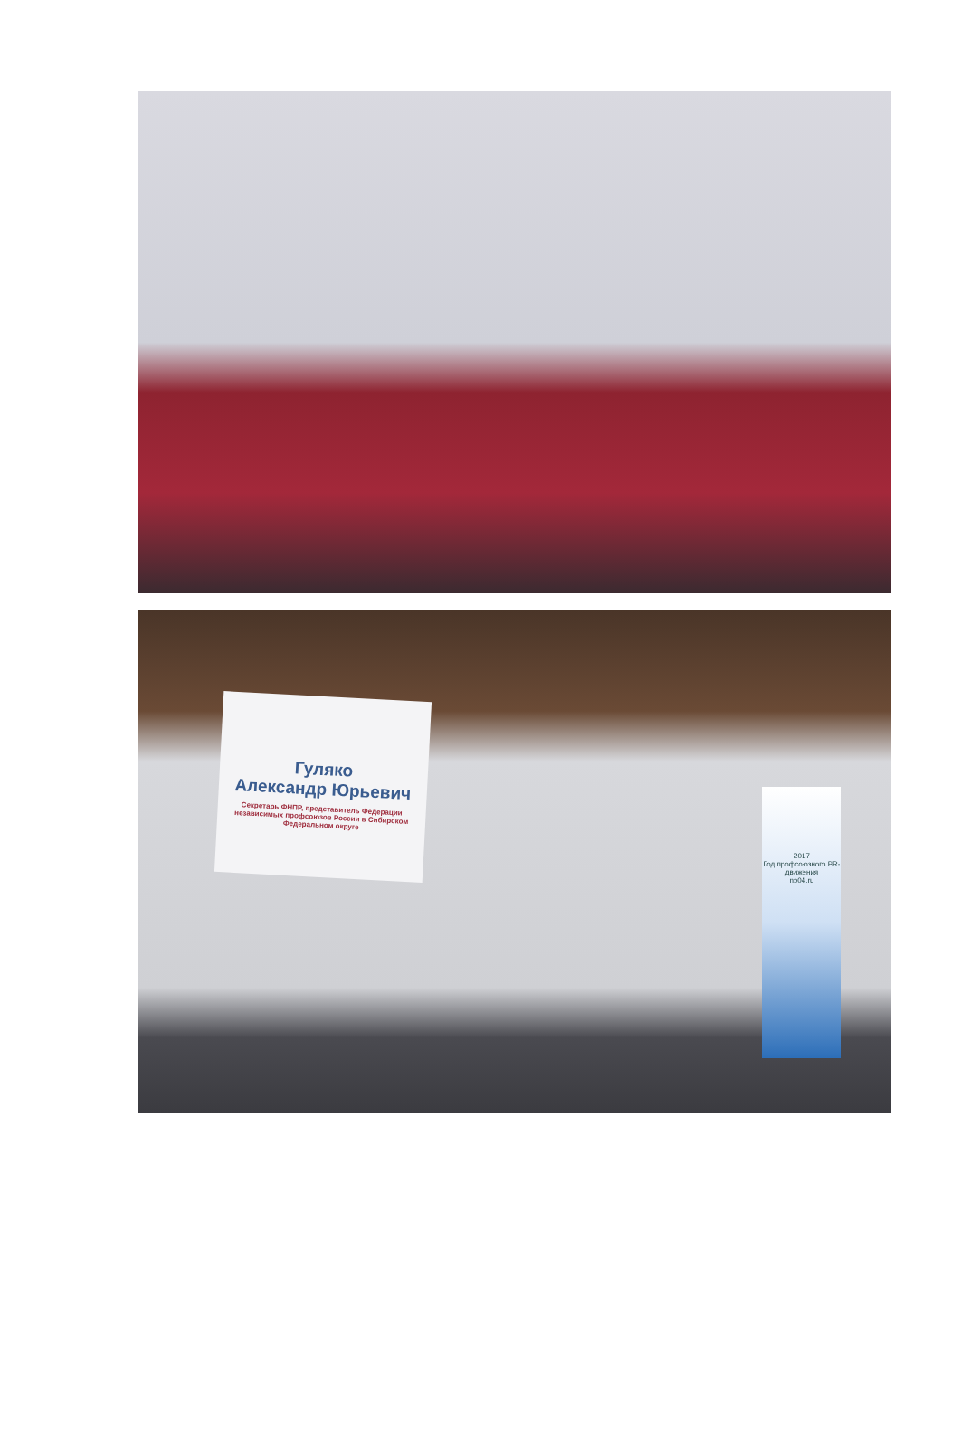Гуляко
Александр Юрьевич
Секретарь ФНПР, представитель Федерации независимых профсоюзов России в Сибирском Федеральном округе
2017
Год профсоюзного PR-движения
np04.ru